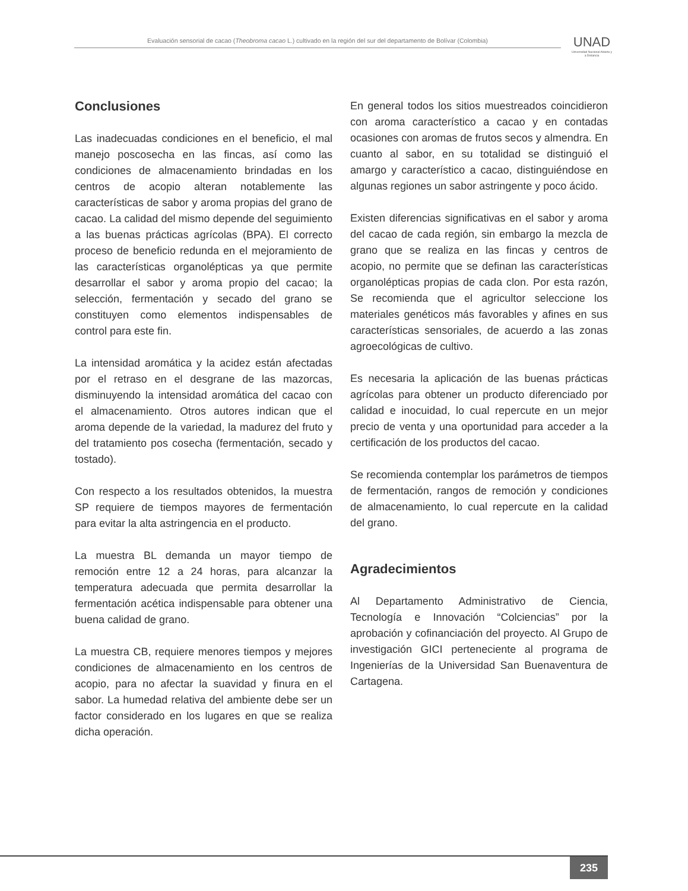Evaluación sensorial de cacao (Theobroma cacao L.) cultivado en la región del sur del departamento de Bolívar (Colombia)
UNAD
Universidad Nacional Abierta y a Distancia
Conclusiones
Las inadecuadas condiciones en el beneficio, el mal manejo poscosecha en las fincas, así como las condiciones de almacenamiento brindadas en los centros de acopio alteran notablemente las características de sabor y aroma propias del grano de cacao. La calidad del mismo depende del seguimiento a las buenas prácticas agrícolas (BPA). El correcto proceso de beneficio redunda en el mejoramiento de las características organolépticas ya que permite desarrollar el sabor y aroma propio del cacao; la selección, fermentación y secado del grano se constituyen como elementos indispensables de control para este fin.
La intensidad aromática y la acidez están afectadas por el retraso en el desgrane de las mazorcas, disminuyendo la intensidad aromática del cacao con el almacenamiento. Otros autores indican que el aroma depende de la variedad, la madurez del fruto y del tratamiento pos cosecha (fermentación, secado y tostado).
Con respecto a los resultados obtenidos, la muestra SP requiere de tiempos mayores de fermentación para evitar la alta astringencia en el producto.
La muestra BL demanda un mayor tiempo de remoción entre 12 a 24 horas, para alcanzar la temperatura adecuada que permita desarrollar la fermentación acética indispensable para obtener una buena calidad de grano.
La muestra CB, requiere menores tiempos y mejores condiciones de almacenamiento en los centros de acopio, para no afectar la suavidad y finura en el sabor. La humedad relativa del ambiente debe ser un factor considerado en los lugares en que se realiza dicha operación.
En general todos los sitios muestreados coincidieron con aroma característico a cacao y en contadas ocasiones con aromas de frutos secos y almendra. En cuanto al sabor, en su totalidad se distinguió el amargo y característico a cacao, distinguiéndose en algunas regiones un sabor astringente y poco ácido.
Existen diferencias significativas en el sabor y aroma del cacao de cada región, sin embargo la mezcla de grano que se realiza en las fincas y centros de acopio, no permite que se definan las características organolépticas propias de cada clon. Por esta razón, Se recomienda que el agricultor seleccione los materiales genéticos más favorables y afines en sus características sensoriales, de acuerdo a las zonas agroecológicas de cultivo.
Es necesaria la aplicación de las buenas prácticas agrícolas para obtener un producto diferenciado por calidad e inocuidad, lo cual repercute en un mejor precio de venta y una oportunidad para acceder a la certificación de los productos del cacao.
Se recomienda contemplar los parámetros de tiempos de fermentación, rangos de remoción y condiciones de almacenamiento, lo cual repercute en la calidad del grano.
Agradecimientos
Al Departamento Administrativo de Ciencia, Tecnología e Innovación “Colciencias” por la aprobación y cofinanciación del proyecto. Al Grupo de investigación GICI perteneciente al programa de Ingenierías de la Universidad San Buenaventura de Cartagena.
235